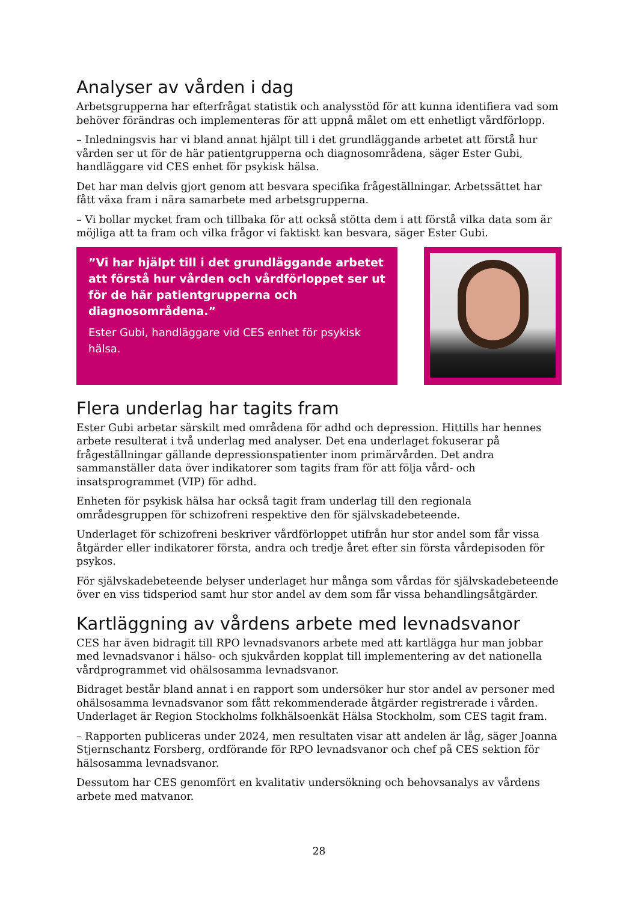Analyser av vården i dag
Arbetsgrupperna har efterfrågat statistik och analysstöd för att kunna identifiera vad som behöver förändras och implementeras för att uppnå målet om ett enhetligt vårdförlopp.
– Inledningsvis har vi bland annat hjälpt till i det grundläggande arbetet att förstå hur vården ser ut för de här patientgrupperna och diagnosområdena, säger Ester Gubi, handläggare vid CES enhet för psykisk hälsa.
Det har man delvis gjort genom att besvara specifika frågeställningar. Arbetssättet har fått växa fram i nära samarbete med arbetsgrupperna.
– Vi bollar mycket fram och tillbaka för att också stötta dem i att förstå vilka data som är möjliga att ta fram och vilka frågor vi faktiskt kan besvara, säger Ester Gubi.
”Vi har hjälpt till i det grundläggande arbetet att förstå hur vården och vårdförloppet ser ut för de här patientgrupperna och diagnosområdena.”
Ester Gubi, handläggare vid CES enhet för psykisk hälsa.
Flera underlag har tagits fram
Ester Gubi arbetar särskilt med områdena för adhd och depression. Hittills har hennes arbete resulterat i två underlag med analyser. Det ena underlaget fokuserar på frågeställningar gällande depressionspatienter inom primärvården. Det andra sammanställer data över indikatorer som tagits fram för att följa vård- och insatsprogrammet (VIP) för adhd.
Enheten för psykisk hälsa har också tagit fram underlag till den regionala områdesgruppen för schizofreni respektive den för självskadebeteende.
Underlaget för schizofreni beskriver vårdförloppet utifrån hur stor andel som får vissa åtgärder eller indikatorer första, andra och tredje året efter sin första vårdepisoden för psykos.
För självskadebeteende belyser underlaget hur många som vårdas för självskadebeteende över en viss tidsperiod samt hur stor andel av dem som får vissa behandlingsåtgärder.
Kartläggning av vårdens arbete med levnadsvanor
CES har även bidragit till RPO levnadsvanors arbete med att kartlägga hur man jobbar med levnadsvanor i hälso- och sjukvården kopplat till implementering av det nationella vårdprogrammet vid ohälsosamma levnadsvanor.
Bidraget består bland annat i en rapport som undersöker hur stor andel av personer med ohälsosamma levnadsvanor som fått rekommenderade åtgärder registrerade i vården. Underlaget är Region Stockholms folkhälsoenkät Hälsa Stockholm, som CES tagit fram.
– Rapporten publiceras under 2024, men resultaten visar att andelen är låg, säger Joanna Stjernschantz Forsberg, ordförande för RPO levnadsvanor och chef på CES sektion för hälsosamma levnadsvanor.
Dessutom har CES genomfört en kvalitativ undersökning och behovsanalys av vårdens arbete med matvanor.
28